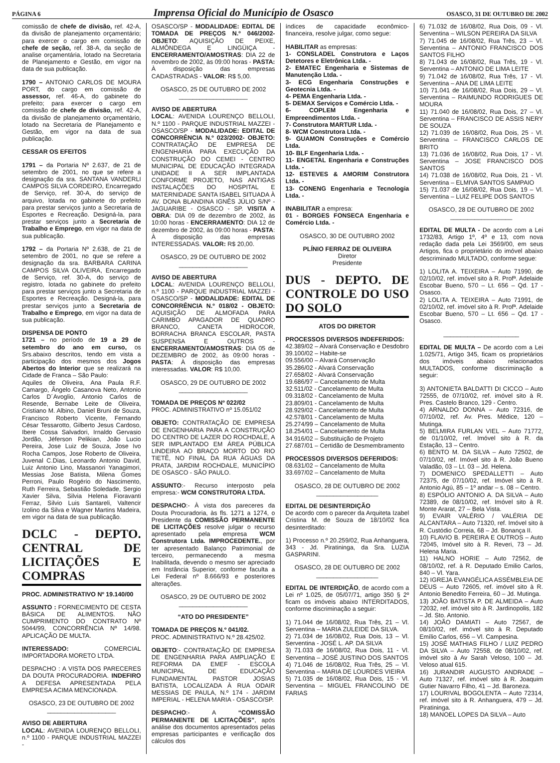PÁGINA 6 Imprensa Oficial do Município de Osasco OSASCO, 31 DE OUTUBRO DE 2002
comissão de chefe de divisão, ref. 42-A, da divisão de planejamento orçamentário; para exercer o cargo em comissão de chefe de seção, ref. 38-A, da seção de analise orçamentária, lotado na Secretaria de Planejamento e Gestão, em vigor na data de sua publicação.
1790 – ANTONIO CARLOS DE MOURA PORT, do cargo em comissão de assessor, ref. 46-A, do gabinete do prefeito; para exercer o cargo em comissão de chefe de divisão, ref. 42-A, da divisão de planejamento orçamentário, lotado na Secretaria de Planejamento e Gestão, em vigor na data de sua publicação.
CESSAR OS EFEITOS
1791 – da Portaria Nº 2.637, de 21 de setembro de 2001, no que se refere a designação da sra. SANTANA VANDERLI CAMPOS SILVA CORDEIRO, Encarregado de Serviço, ref. 30-A, do serviço de arquivo, lotada no gabinete do prefeito para prestar serviços junto a Secretaria de Esportes e Recreação. Designá-la, para prestar serviços junto a Secretaria de Trabalho e Emprego, em vigor na data de sua publicação.
1792 – da Portaria Nº 2.638, de 21 de setembro de 2001, no que se refere a designação da sra. BARBARA CARINA CAMPOS SILVA OLIVEIRA, Encarregado de Serviço, ref. 30-A, do serviço de registro, lotada no gabinete do prefeito para prestar serviços junto a Secretaria de Esportes e Recreação. Designá-la, para prestar serviços junto a Secretaria de Trabalho e Emprego, em vigor na data de sua publicação.
DISPENSA DE PONTO
1721 – no período de 19 a 29 de setembro do ano em curso, os Srs.abaixo descritos, tendo em vista a participação dos mesmos dos Jogos Abertos do Interior que se realizará na Cidade de Franca – São Paulo:
Aquiles de Oliveira, Ana Paula R.F. Camargo, Ângelo Casanova Neto, Antonio Carlos D´Avoglio, Antonio Carlos de Resende, Bernabe Leite de Oliveira, Cristiano M. Albino, Daniel Bruni de Souza, Francisco Roberto Vicente, Fernando César Tessarotto, Gilberto Jesus Cardoso, Ibere Cossa Salvadori, Irnaldo Gervasio Jordão, Jéferson Pelikian, João Lucio Pereira, Jose Luiz de Souza, Jose Ivo Rocha Campos, Jose Roberto de Oliveira, Juvenal C.Dias, Leonardo Antonio David, Luiz Antonio Lino, Massanori Yanagimori, Messias Jose Batista, Milena Gomes Perroni, Paulo Rogério do Nascimento, Ruth Ferreira, Sebastião Soledade, Sergio Xavier Silva, Silvia Helena Fioravanti Ferraz, Silvio Luis Santareli, Valtencir Izolino da Silva e Wagner Martins Madeira, em vigor na data de sua publicação.
DCLC - DEPTO. CENTRAL DE LICITAÇÕES E COMPRAS
PROC. ADMINISTRATIVO Nº 19.140/00
ASSUNTO : FORNECIMENTO DE CESTA BÁSICA DE ALIMENTOS. NÃO CUMPRIMENTO DO CONTRATO Nº 5044/99, CONCORRÊNCIA Nº 14/98. APLICAÇÃO DE MULTA.
INTERESSADO: COMERCIAL IMPORTADORA MORETO LTDA.
DESPACHO : A VISTA DOS PARECERES DA DOUTA PROCURADORIA. INDEFIRO A DEFESA APRESENTADA PELA EMPRESA ACIMA MENCIONADA.
OSASCO, 23 DE OUTUBRO DE 2002
____________________
AVISO DE ABERTURA
LOCAL: AVENIDA LOURENÇO BELLOLI, n.º 1100 - PARQUE INDUSTRIAL MAZZEI -
OSASCO/SP - MODALIDADE: EDITAL DE TOMADA DE PREÇOS N.º 046/2002- OBJETO: AQUISIÇÃO DE PEIXE, ALMÔNDEGA E LINGÜIÇA - ENCERRAMENTO/AMOSTRAS: DIA 22 de novembro de 2002, às 09:00 horas - PASTA: À disposição das empresas CADASTRADAS - VALOR: R$ 5,00.
OSASCO, 25 DE OUTUBRO DE 2002
____________________
AVISO DE ABERTURA
LOCAL: AVENIDA LOURENÇO BELLOLI, N.º 1100 - PARQUE INDUSTRIAL MAZZEI - OSASCO/SP - MODALIDADE: EDITAL DE CONCORRÊNCIA N.º 023/2002- OBJETO: CONTRATAÇÃO DE EMPRESA DE ENGENHARIA PARA EXECUÇÃO DA CONSTRUÇÃO DO CEMEI - CENTRO MUNICIPAL DE EDUCAÇÃO INTEGRADA UNIDADE II A SER IMPLANTADA CONFORME PROJETO, NAS ANTIGAS INSTALAÇÕES DO HOSPITAL E MATERNIDADE SANTA ISABEL SITUADA À AV. DONA BLANDINA IGNÊS JÚLIO S/Nº - JAGUARIBE - OSASCO - SP. VISITA A OBRA: DIA 09 de dezembro de 2002, às 10:00 horas - ENCERRAMENTO: DIA 12 de dezembro de 2002, às 09:00 horas - PASTA: À disposição das empresas INTERESSADAS. VALOR: R$ 20,00.
OSASCO, 29 DE OUTUBRO DE 2002
____________________
AVISO DE ABERTURA
LOCAL: AVENIDA LOURENÇO BELLOLI, n.º 1100 - PARQUE INDUSTRIAL MAZZEI - OSASCO/SP - MODALIDADE: EDITAL DE CONCORRÊNCIA N.º 018/02 - OBJETO: AQUISIÇÃO DE ALMOFADA PARA CARIMBO APAGADOR DE QUADRO BRANCO, CANETA HIDROCOR, BORRACHA BRANCA ESCOLAR, PASTA SUSPENSA E OUTROS - ENCERRAMENTO/AMOSTRAS: DIA 05 de DEZEMBRO de 2002, às 09:00 horas - PASTA: À disposição das empresas interessadas. VALOR: R$ 10,00.
OSASCO, 29 DE OUTUBRO DE 2002
____________________
TOMADA DE PREÇOS Nº 022/02
PROC. ADMINISTRATIVO nº 15.051/02
OBJETO: CONTRATAÇÃO DE EMPRESA DE ENGENHARIA PARA A CONSTRUÇÃO DO CENTRO DE LAZER DO ROCHDALE, A SER IMPLANTADO EM ÁREA PÚBLICA LINDEIRA AO BRAÇO MORTO DO RIO TIETÊ, NO FINAL DA RUA ÁGUAS DA PRATA, JARDIM ROCHDALE, MUNICÍPIO DE OSASCO - SÃO PAULO.
ASSUNTO:- Recurso interposto pela empresa:- WCM CONSTRUTORA LTDA.
DESPACHO:- À vista dos pareceres da Douta Procuradoria, às fls. 1271 a 1274, o Presidente da COMISSÃO PERMANENTE DE LICITAÇÕES resolve julgar o recurso apresentado pela empresa WCM Construtora Ltda. IMPROCEDENTE., por ter apresentado Balanço Patrimonial de terceiro, permanecendo a mesma Inabilitada, devendo o mesmo ser apreciado em Instância Superior, conforme faculta a Lei Federal nº 8.666/93 e posteriores alterações.
OSASCO, 29 DE OUTUBRO DE 2002
____________________
“ATO DO PRESIDENTE”
TOMADA DE PREÇOS N.º 041/02.
PROC. ADMINISTRATIVO N.º 28.425/02.
OBJETO:- CONTRATAÇÃO DE EMPRESA DE ENGENHARIA PARA AMPLIAÇÃO E REFORMA DA EMEF - ESCOLA MUNICIPAL DE EDUCAÇÃO FUNDAMENTAL PASTOR JOSIAS BATISTA, LOCALIZADA À RUA ODAIR MESSIAS DE PAULA, N.º 174 - JARDIM IMPERIAL - HELENA MARIA - OSASCO/SP.
DESPACHO:- A “COMISSÃO PERMANENTE DE LICITAÇÕES”, após análise dos documentos apresentados pelas empresas participantes e verificação dos cálculos dos
índices de capacidade econômico-financeira, resolve julgar, como segue:
HABILITAR as empresas:
1- CONSLADEL Construtora e Laços Detetores e Eletrônica Ltda. -
2- EMATEC Engenharia e Sistemas de Manutenção Ltda. -
3- ECG Engenharia Construções e Geotecnia Ltda. -
4- PEMA Engenharia Ltda. -
5- DEMAX Serviços e Comércio Ltda. -
6- COPLEM Engenharia e Empreendimentos Ltda. -
7- Construtora MARTUR Ltda. -
8- WCM Construtora Ltda. -
9- GUAMON Construções e Comércio Ltda.
10- BLF Engenharia Ltda. -
11- ENGETAL Engenharia e Construções Ltda. -
12- ESTEVES & AMORIM Construtora Ltda. -
13- CONENG Engenharia e Tecnologia Ltda. -
INABILITAR a empresa:
01 - BORGES FONSECA Engenharia e Comércio Ltda. -
OSASCO, 30 DE OUTUBRO 2002
PLÍNIO FERRAZ DE OLIVEIRA
Diretor
Presidente
DUS - DEPTO. DE CONTROLE DO USO DO SOLO
ATOS DO DIRETOR
PROCESSOS DIVERSOS INDEFERIDOS:
42.389/02 – Alvará Conservação e Desdobro
39.100/02 – Habite-se
09.556/00 – Alvará Conservação
35.286/02 - Alvará Conservação
27.658/02 - Alvará Conservação
19.686/97 – Cancelamento de Multa
32.511/02 - Cancelamento de Multa
09.318/02 - Cancelamento de Multa
23.809/01 - Cancelamento de Multa
28.929/02 - Cancelamento de Multa
42.578/01 - Cancelamento de Multa
25.274/99 – Cancelamento de Multa
18.254/01 – Cancelamento de Multa
34.916/02 – Substituição de Projeto
27.687/01 – Certidão de Desmembramento
PROCESSOS DIVERSOS DEFERIDOS:
08.631/02 – Cancelamento de Multa
33.697/02 – Cancelamento de Multa
OSASCO, 28 DE OUTUBRO DE 2002
__________________
EDITAL DE DESINTERDIÇÃO
De acordo com o parecer da Arquiteta Izabel Cristina M. de Souza de 18/10/02 fica desinterditado:
1) Processo n.º 20.259/02, Rua Anhanguera, 343 - Jd. Piratininga, da Sra. LUZIA GASPARINI.
OSASCO, 28 DE OUTUBRO DE 2002
__________________
EDITAL DE INTERDIÇÃO, de acordo com a Lei nº 1.025, de 05/07/71, artigo 350 § 2º ficam os imóveis abaixo INTERDITADOS, conforme discriminação a seguir:
1) 71.044 de 16/08/02, Rua Três, 21 – Vl. Serventina – MARIA ZULEIDE DA SILVA.
2) 71.034 de 16/08/02, Rua Dois, 13 – Vl. Serventina - JOSÉ L. AP. DA SILVA
3) 71.033 de 16/08/02, Rua Dois, 11 - Vl. Serventina – JOSÉ JUSTINO DOS SANTOS
4) 71.046 de 16/08/02, Rua Três, 25 – Vl. Serventina – MARIA DE LOURDES VIEIRA
5) 71.035 de 16/08/02, Rua Dois, 15 - Vl. Serventina – MIGUEL FRANCOLINO DE FARIAS
6) 71.032 de 16/08/02, Rua Dois, 09 - Vl. Serventina – WILSON PEREIRA DA SILVA
7) 71.045 de 16/08/02, Rua Três, 23 – Vl. Serventina – ANTONIO FRANCISCO DOS SANTOS FILHO
8) 71.043 de 16/08/02, Rua Três, 19 - Vl. Serventina – ANTONIO DE LIMA LEITE
9) 71.042 de 16/08/02, Rua Três, 17 - Vl. Serventina – ANA DE LIMA LEITE
10) 71.041 de 16/08/02, Rua Dois, 29 – Vl. Serventina – RAIMUNDO RODRIGUES DE MOURA
11) 71.040 de 16/08/02, Rua Dois, 27 – Vl. Serventina – FRANCISCO DE ASSIS NERY DE SOUZA
12) 71.039 de 16/08/02, Rua Dois, 25 - Vl. Serventina – FRANCISCO CARLOS DE BRITO
13) 71.036 de 16/08/02, Rua Dois, 17 - Vl. Serventina – JOSE FRANCISCO DOS SANTOS
14) 71.038 de 16/08/02, Rua Dois, 21 - Vl. Serventina – ELMIVA SANTOS SAMPAIO
15) 71.037 de 16/08/02, Rua Dois, 19 – Vl. Serventina – LUIZ FELIPE DOS SANTOS
OSASCO, 28 DE OUTUBRO DE 2002
__________________
EDITAL DE MULTA - De acordo com a Lei 1732/83, Artigo 1º, 4º e 13, com nova redação dada pela Lei 3569/00, em seus Artigos, fica o proprietário do imóvel abaixo descriminado MULTADO, conforme segue:
1) LOLITA A. TEIXEIRA – Auto 71990, de 02/10/02, ref. imóvel sito à R. Profª. Adelaide Escobar Bueno, 570 – Lt. 656 – Qd. 17 - Osasco.
2) LOLITA A. TEIXEIRA – Auto 71991, de 02/10/02, ref. imóvel sito à R. Profª. Adelaide Escobar Bueno, 570 – Lt. 656 – Qd. 17 - Osasco.
______________________
EDITAL DE MULTA – De acordo com a Lei 1.025/71, Artigo 345, ficam os proprietários dos imóveis abaixo relacionados MULTADOS, conforme discriminação a seguir:
3) ANTONIETA BALDATTI DI CICCO – Auto 72555, de 07/10/02, ref. imóvel sito à R. Pres. Castelo Branco, 129 - Centro.
4) ARNALDO DONNA – Auto 72316, de 07/10/02, ref. Av. Pres. Médice, 120 – Mutinga.
5) BELMIRA FURLAN VIEL – Auto 71772, de 01/10/02, ref. Imóvel sito à R. da Estação, 13 – Centro.
6) BENTO M. DA SILVA – Auto 72502, de 07/10/02, ref. Imóvel sito à R. João Bueno Valadão, 03 – Lt. 03 – Jd. Helena.
7) DOMENICO SPEDALLETTI – Auto 72375, de 07/10/02, ref. Imóvel sito à R. Antonio Agú, 85 – 1º andar – s. 08 – Centro.
8) ESPÓLIO ANTONIO A. DA SILVA – Auto 72389, de 08/10/02, ref. Imóvel sito à R. Monte Ararat, 27 – Bela Vista.
9) EVAIR VALÉRIO / VALÉRIA DE ALCANTARA – Auto 71320, ref. Imóvel sito à R. Custódio Correia, 68 – Jd. Bonança II.
10) FLAVIO B. PEREIRA E OUTROS – Auto 72045, Imóvel sito à R. Reveri, 73 – Jd. Helena Maria.
11) HALNO HORIE – Auto 72562, de 08/10/02, ref. à R. Deputado Emilio Carlos, 840 – Vl. Yara.
12) IGREJA EVANGÉLICA ASSÉMBLEIA DE DEUS – Auto 72605, ref. imóvel sito à R. Antonio Benedito Ferreira, 60 – Jd. Mutinga.
13) JOÃO BATISTA P. DE ALMEIDA – Auto 72032, ref. imóvel sito à R. Jardinopolis, 182 – Jd. Sto. Antonio.
14) JOÃO DAMIATI – Auto 72567, de 08/10/02, ref. imóvel sito à R. Deputado Emílio Carlos, 656 – Vl. Campesina.
15) JOSÉ MATHIAS FILHO / LUIZ PEDRO DA SILVA – Auto 72558, de 08/10/02, ref. imóvel sito à Av Sarah Veloso, 100 – Jd. Veloso atual 615.
16) JURANDIR AUGUSTO ANDRADE – Auto 71327, ref. imóvel sito à R. Joaquim Gutier Navarro Filho, 41 – Jd. Baroneza.
17) LOURIVAL BOGOLENTA – Auto 72314, ref. imóvel sito à R. Anhanguera, 479 – Jd. Piratininga.
18) MANOEL LOPES DA SILVA – Auto